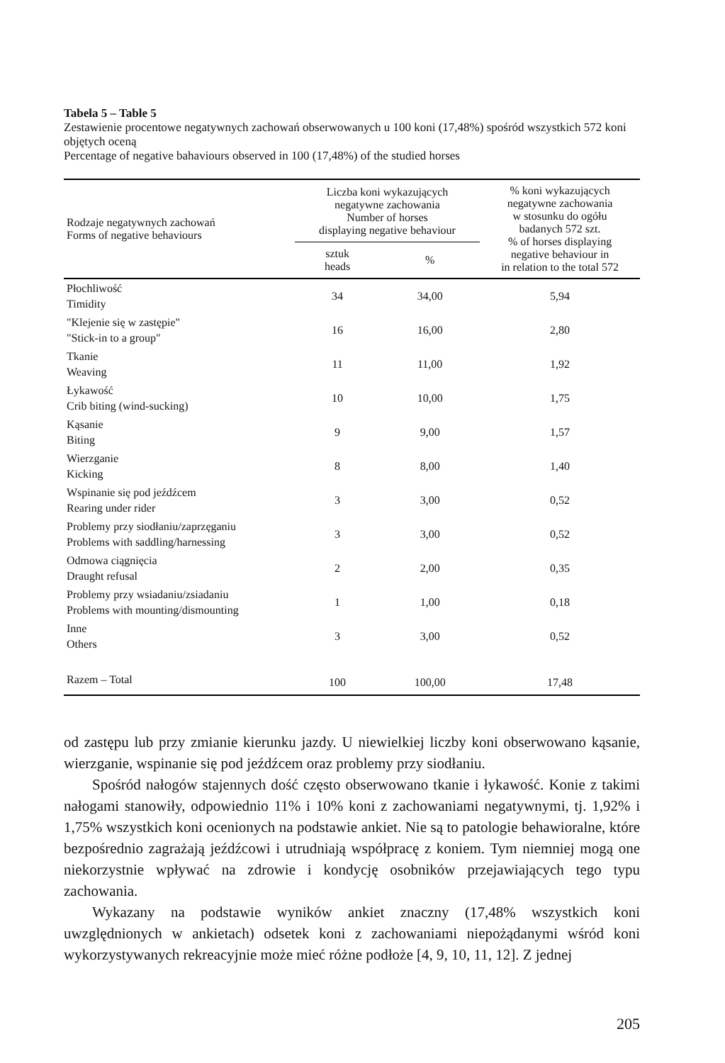Tabela 5 – Table 5
Zestawienie procentowe negatywnych zachowań obserwowanych u 100 koni (17,48%) spośród wszystkich 572 koni objętych oceną
Percentage of negative bahaviours observed in 100 (17,48%) of the studied horses
| Rodzaje negatywnych zachowań Forms of negative behaviours | Liczba koni wykazujących negatywne zachowania Number of horses displaying negative behaviour | | % koni wykazujących negatywne zachowania w stosunku do ogółu badanych 572 szt. % of horses displaying negative behaviour in in relation to the total 572 |
| --- | --- | --- | --- |
| | sztuk heads | % | |
| Płochliwość Timidity | 34 | 34,00 | 5,94 |
| "Klejenie się w zastępie" "Stick-in to a group" | 16 | 16,00 | 2,80 |
| Tkanie Weaving | 11 | 11,00 | 1,92 |
| Łykawość Crib biting (wind-sucking) | 10 | 10,00 | 1,75 |
| Kąsanie Biting | 9 | 9,00 | 1,57 |
| Wierzganie Kicking | 8 | 8,00 | 1,40 |
| Wspinanie się pod jeźdźcem Rearing under rider | 3 | 3,00 | 0,52 |
| Problemy przy siodłaniu/zaprzęganiu Problems with saddling/harnessing | 3 | 3,00 | 0,52 |
| Odmowa ciągnięcia Draught refusal | 2 | 2,00 | 0,35 |
| Problemy przy wsiadaniu/zsiadaniu Problems with mounting/dismounting | 1 | 1,00 | 0,18 |
| Inne Others | 3 | 3,00 | 0,52 |
| Razem – Total | 100 | 100,00 | 17,48 |
od zastępu lub przy zmianie kierunku jazdy. U niewielkiej liczby koni obserwowano kąsanie, wierzganie, wspinanie się pod jeźdźcem oraz problemy przy siodłaniu.
Spośród nałogów stajennych dość często obserwowano tkanie i łykawość. Konie z takimi nałogami stanowiły, odpowiednio 11% i 10% koni z zachowaniami negatywnymi, tj. 1,92% i 1,75% wszystkich koni ocenionych na podstawie ankiet. Nie są to patologie behawioralne, które bezpośrednio zagrażają jeźdźcowi i utrudniają współpracę z koniem. Tym niemniej mogą one niekorzystnie wpływać na zdrowie i kondycję osobników przejawiających tego typu zachowania.
Wykazany na podstawie wyników ankiet znaczny (17,48% wszystkich koni uwzględnionych w ankietach) odsetek koni z zachowaniami niepożądanymi wśród koni wykorzystywanych rekreacyjnie może mieć różne podłoże [4, 9, 10, 11, 12]. Z jednej
205